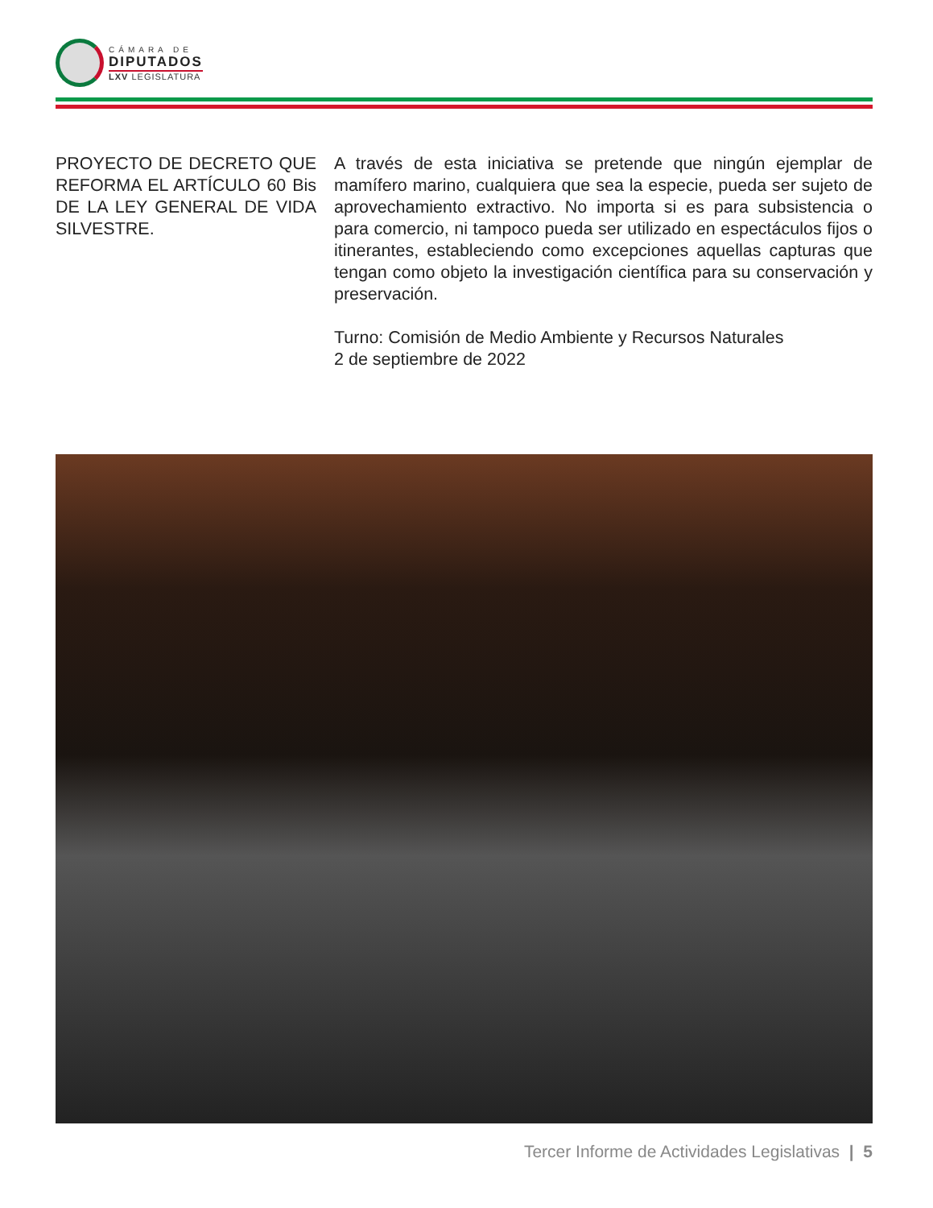CÁMARA DE
DIPUTADOS
LXV LEGISLATURA
PROYECTO DE DECRETO QUE REFORMA EL ARTÍCULO 60 Bis DE LA LEY GENERAL DE VIDA SILVESTRE.
A través de esta iniciativa se pretende que ningún ejemplar de mamífero marino, cualquiera que sea la especie, pueda ser sujeto de aprovechamiento extractivo. No importa si es para subsistencia o para comercio, ni tampoco pueda ser utilizado en espectáculos fijos o itinerantes, estableciendo como excepciones aquellas capturas que tengan como objeto la investigación científica para su conservación y preservación.
Turno: Comisión de Medio Ambiente y Recursos Naturales
2 de septiembre de 2022
Tercer Informe de Actividades Legislativas | 5